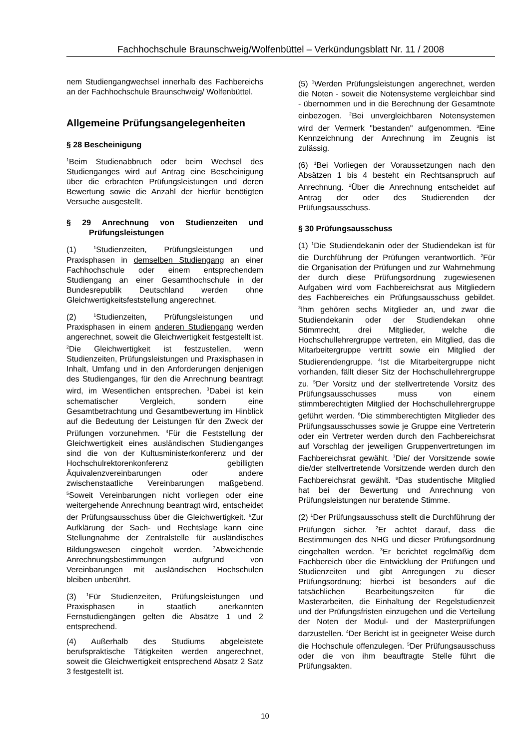Fachhochschule Braunschweig/Wolfenbüttel – Verkündungsblatt Nr. 11 / 2008
nem Studiengangwechsel innerhalb des Fachbereichs an der Fachhochschule Braunschweig/ Wolfenbüttel.
Allgemeine Prüfungsangelegenheiten
§ 28 Bescheinigung
<sup>1</sup> Beim Studienabbruch oder beim Wechsel des Studienganges wird auf Antrag eine Bescheinigung über die erbrachten Prüfungsleistungen und deren Bewertung sowie die Anzahl der hierfür benötigten Versuche ausgestellt.
§ 29 Anrechnung von Studienzeiten und Prüfungsleistungen
(1) <sup>1</sup>Studienzeiten, Prüfungsleistungen und Praxisphasen in demselben Studiengang an einer Fachhochschule oder einem entsprechendem Studiengang an einer Gesamthochschule in der Bundesrepublik Deutschland werden ohne Gleichwertigkeitsfeststellung angerechnet.
(2) <sup>1</sup>Studienzeiten, Prüfungsleistungen und Praxisphasen in einem anderen Studiengang werden angerechnet, soweit die Gleichwertigkeit festgestellt ist. <sup>2</sup>Die Gleichwertigkeit ist festzustellen, wenn Studienzeiten, Prüfungsleistungen und Praxisphasen in Inhalt, Umfang und in den Anforderungen denjenigen des Studienganges, für den die Anrechnung beantragt wird, im Wesentlichen entsprechen. <sup>3</sup>Dabei ist kein schematischer Vergleich, sondern eine Gesamtbetrachtung und Gesamtbewertung im Hinblick auf die Bedeutung der Leistungen für den Zweck der Prüfungen vorzunehmen. <sup>4</sup>Für die Feststellung der Gleichwertigkeit eines ausländischen Studienganges sind die von der Kultusministerkonferenz und der Hochschulrektorenkonferenz gebilligten Äquivalenzvereinbarungen oder andere zwischenstaatliche Vereinbarungen maßgebend. <sup>5</sup>Soweit Vereinbarungen nicht vorliegen oder eine weitergehende Anrechnung beantragt wird, entscheidet der Prüfungsausschuss über die Gleichwertigkeit. <sup>6</sup>Zur Aufklärung der Sach- und Rechtslage kann eine Stellungnahme der Zentralstelle für ausländisches Bildungswesen eingeholt werden. <sup>7</sup>Abweichende Anrechnungsbestimmungen aufgrund von Vereinbarungen mit ausländischen Hochschulen bleiben unberührt.
(3) <sup>1</sup>Für Studienzeiten, Prüfungsleistungen und Praxisphasen in staatlich anerkannten Fernstudiengängen gelten die Absätze 1 und 2 entsprechend.
(4) Außerhalb des Studiums abgeleistete berufspraktische Tätigkeiten werden angerechnet, soweit die Gleichwertigkeit entsprechend Absatz 2 Satz 3 festgestellt ist.
(5) <sup>1</sup>Werden Prüfungsleistungen angerechnet, werden die Noten - soweit die Notensysteme vergleichbar sind - übernommen und in die Berechnung der Gesamtnote einbezogen. <sup>2</sup>Bei unvergleichbaren Notensystemen wird der Vermerk "bestanden" aufgenommen. <sup>3</sup>Eine Kennzeichnung der Anrechnung im Zeugnis ist zulässig.
(6) <sup>1</sup>Bei Vorliegen der Voraussetzungen nach den Absätzen 1 bis 4 besteht ein Rechtsanspruch auf Anrechnung. <sup>2</sup>Über die Anrechnung entscheidet auf Antrag der oder des Studierenden der Prüfungsausschuss.
§ 30 Prüfungsausschuss
(1) <sup>1</sup>Die Studiendekanin oder der Studiendekan ist für die Durchführung der Prüfungen verantwortlich. <sup>2</sup>Für die Organisation der Prüfungen und zur Wahrnehmung der durch diese Prüfungsordnung zugewiesenen Aufgaben wird vom Fachbereichsrat aus Mitgliedern des Fachbereiches ein Prüfungsausschuss gebildet. <sup>3</sup>Ihm gehören sechs Mitglieder an, und zwar die Studiendekanin oder der Studiendekan ohne Stimmrecht, drei Mitglieder, welche die Hochschullehrergruppe vertreten, ein Mitglied, das die Mitarbeitergruppe vertritt sowie ein Mitglied der Studierendengruppe. <sup>4</sup>Ist die Mitarbeitergruppe nicht vorhanden, fällt dieser Sitz der Hochschullehrergruppe zu. <sup>5</sup>Der Vorsitz und der stellvertretende Vorsitz des Prüfungsausschusses muss von einem stimmberechtigten Mitglied der Hochschullehrergruppe geführt werden. <sup>6</sup>Die stimmberechtigten Mitglieder des Prüfungsausschusses sowie je Gruppe eine Vertreterin oder ein Vertreter werden durch den Fachbereichsrat auf Vorschlag der jeweiligen Gruppenvertretungen im Fachbereichsrat gewählt. <sup>7</sup>Die/ der Vorsitzende sowie die/der stellvertretende Vorsitzende werden durch den Fachbereichsrat gewählt. <sup>8</sup>Das studentische Mitglied hat bei der Bewertung und Anrechnung von Prüfungsleistungen nur beratende Stimme.
(2) <sup>1</sup>Der Prüfungsausschuss stellt die Durchführung der Prüfungen sicher. <sup>2</sup>Er achtet darauf, dass die Bestimmungen des NHG und dieser Prüfungsordnung eingehalten werden. <sup>3</sup>Er berichtet regelmäßig dem Fachbereich über die Entwicklung der Prüfungen und Studienzeiten und gibt Anregungen zu dieser Prüfungsordnung; hierbei ist besonders auf die tatsächlichen Bearbeitungszeiten für die Masterarbeiten, die Einhaltung der Regelstudienzeit und der Prüfungsfristen einzugehen und die Verteilung der Noten der Modul- und der Masterprüfungen darzustellen. <sup>4</sup>Der Bericht ist in geeigneter Weise durch die Hochschule offenzulegen. <sup>5</sup>Der Prüfungsausschuss oder die von ihm beauftragte Stelle führt die Prüfungsakten.
10